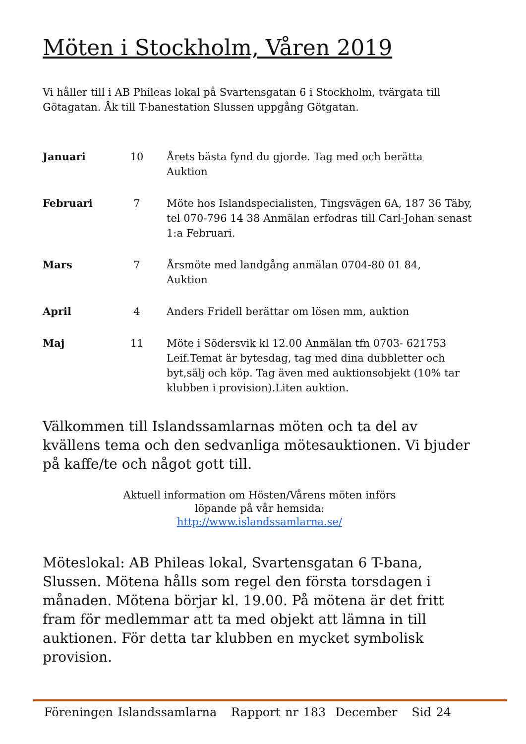Möten i Stockholm, Våren 2019
Vi håller till i AB Phileas lokal på Svartensgatan 6 i Stockholm, tvärgata till Götagatan. Åk till T-banestation Slussen uppgång Götgatan.
| Januari | 10 | Årets bästa fynd du gjorde. Tag med och berätta Auktion |
| Februari | 7 | Möte hos Islandspecialisten, Tingsvägen 6A, 187 36 Täby, tel 070-796 14 38 Anmälan erfodras till Carl-Johan senast 1:a Februari. |
| Mars | 7 | Årsmöte med landgång anmälan 0704-80 01 84, Auktion |
| April | 4 | Anders Fridell berättar om lösen mm, auktion |
| Maj | 11 | Möte i Södersvik kl 12.00 Anmälan tfn 0703- 621753 Leif.Temat är bytesdag, tag med dina dubbletter och byt,sälj och köp. Tag även med auktionsobjekt (10% tar klubben i provision).Liten auktion. |
Välkommen till Islandssamlarnas möten och ta del av kvällens tema och den sedvanliga mötesauktionen. Vi bjuder på kaffe/te och något gott till.
Aktuell information om Hösten/Vårens möten införs
löpande på vår hemsida:
http://www.islandssamlarna.se/
Möteslokal: AB Phileas lokal, Svartensgatan 6 T-bana, Slussen. Mötena hålls som regel den första torsdagen i månaden. Mötena börjar kl. 19.00. På mötena är det fritt fram för medlemmar att ta med objekt att lämna in till auktionen. För detta tar klubben en mycket symbolisk provision.
Föreningen Islandssamlarna Rapport nr 183 December Sid 24